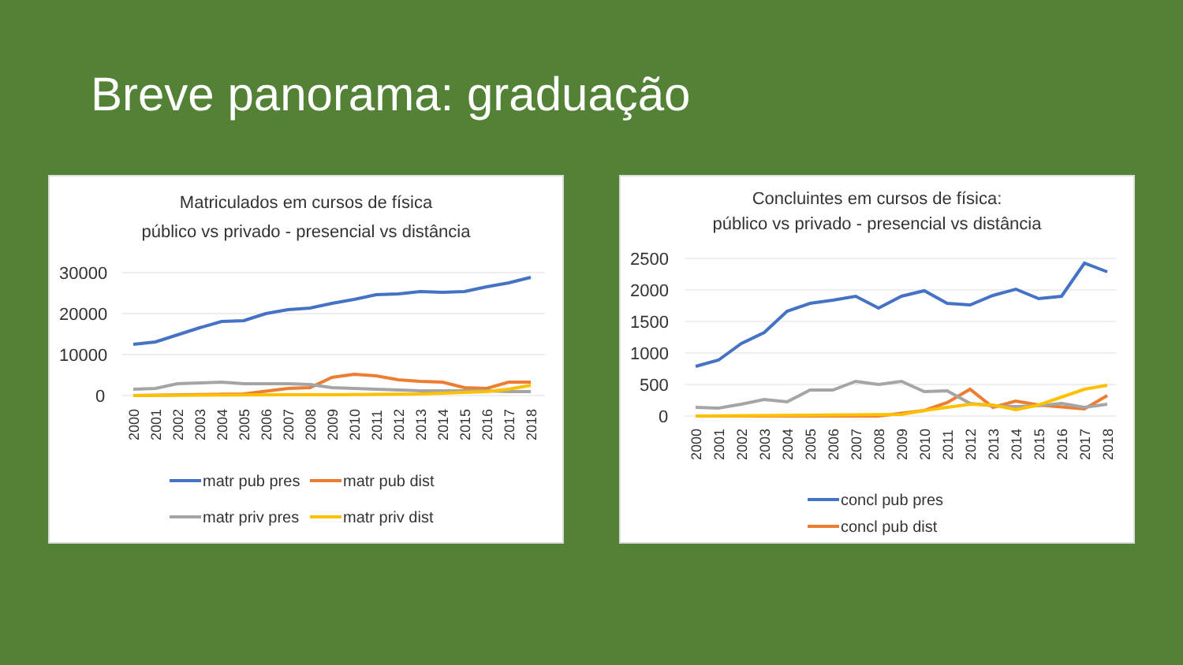Breve panorama: graduação
Matriculados em cursos de física
público vs privado - presencial vs distância
30000
20000
10000
0
2000
2001
2002
2003
2004
2005
2006
2007
2008
2009
2010
2011
2012
2013
2014
2015
2016
2017
2018
matr pub pres
matr pub dist
matr priv pres
matr priv dist
Concluintes em cursos de física:
público vs privado - presencial vs distância
2500
2000
1500
1000
500
0
2000
2001
2002
2003
2004
2005
2006
2007
2008
2009
2010
2011
2012
2013
2014
2015
2016
2017
2018
concl pub pres
concl pub dist